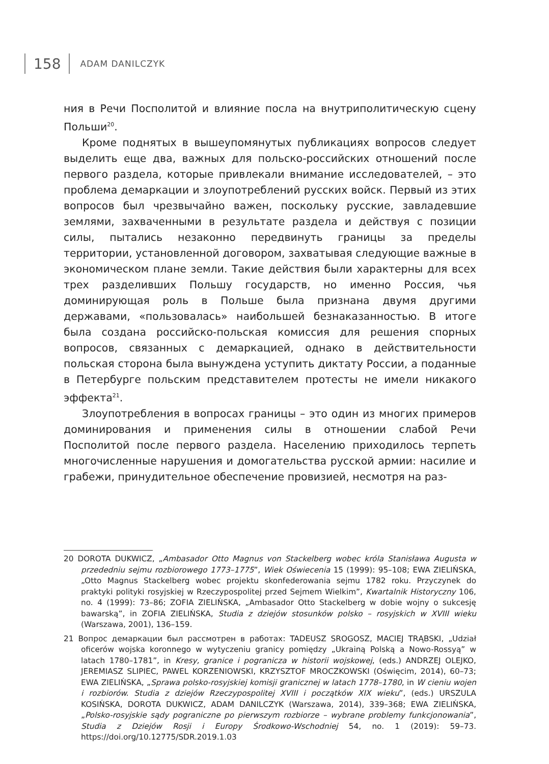158
ADAM DANILCZYK
ния в Речи Посполитой и влияние посла на внутриполитическую сцену Польши<sup>20</sup>.
Кроме поднятых в вышеупомянутых публикациях вопросов следует выделить еще два, важных для польско-российских отношений после первого раздела, которые привлекали внимание исследователей, – это проблема демаркации и злоупотреблений русских войск. Первый из этих вопросов был чрезвычайно важен, поскольку русские, завладевшие землями, захваченными в результате раздела и действуя с позиции силы, пытались незаконно передвинуть границы за пределы территории, установленной договором, захватывая следующие важные в экономическом плане земли. Такие действия были характерны для всех трех разделивших Польшу государств, но именно Россия, чья доминирующая роль в Польше была признана двумя другими державами, «пользовалась» наибольшей безнаказанностью. В итоге была создана российско-польская комиссия для решения спорных вопросов, связанных с демаркацией, однако в действительности польская сторона была вынуждена уступить диктату России, а поданные в Петербурге польским представителем протесты не имели никакого эффекта<sup>21</sup>.
Злоупотребления в вопросах границы – это один из многих примеров доминирования и применения силы в отношении слабой Речи Посполитой после первого раздела. Населению приходилось терпеть многочисленные нарушения и домогательства русской армии: насилие и грабежи, принудительное обеспечение провизией, несмотря на раз-
20 DOROTA DUKWICZ, „Ambasador Otto Magnus von Stackelberg wobec króla Stanisława Augusta w przededniu sejmu rozbiorowego 1773–1775”, Wiek Oświecenia 15 (1999): 95–108; EWA ZIELIŃSKA, „Otto Magnus Stackelberg wobec projektu skonfederowania sejmu 1782 roku. Przyczynek do praktyki polityki rosyjskiej w Rzeczypospolitej przed Sejmem Wielkim”, Kwartalnik Historyczny 106, no. 4 (1999): 73–86; ZOFIA ZIELIŃSKA, „Ambasador Otto Stackelberg w dobie wojny o sukcesję bawarską”, in ZOFIA ZIELIŃSKA, Studia z dziejów stosunków polsko – rosyjskich w XVIII wieku (Warszawa, 2001), 136–159.
21 Вопрос демаркации был рассмотрен в работах: TADEUSZ SROGOSZ, MACIEJ TRĄBSKI, „Udział oficerów wojska koronnego w wytyczeniu granicy pomiędzy „Ukrainą Polską a Nowo-Rossyą” w latach 1780–1781”, in Kresy, granice i pogranicza w historii wojskowej, (eds.) ANDRZEJ OLEJKO, JEREMIASZ SLIPIEC, PAWEL KORZENIOWSKI, KRZYSZTOF MROCZKOWSKI (Oświęcim, 2014), 60–73; EWA ZIELIŃSKA, „Sprawa polsko-rosyjskiej komisji granicznej w latach 1778–1780, in W cieniu wojen i rozbiorów. Studia z dziejów Rzeczypospolitej XVIII i początków XIX wieku”, (eds.) URSZULA KOSIŃSKA, DOROTA DUKWICZ, ADAM DANILCZYK (Warszawa, 2014), 339–368; EWA ZIELIŃSKA, „Polsko-rosyjskie sądy pograniczne po pierwszym rozbiorze – wybrane problemy funkcjonowania”, Studia z Dziejów Rosji i Europy Środkowo-Wschodniej 54, no. 1 (2019): 59–73. https://doi.org/10.12775/SDR.2019.1.03